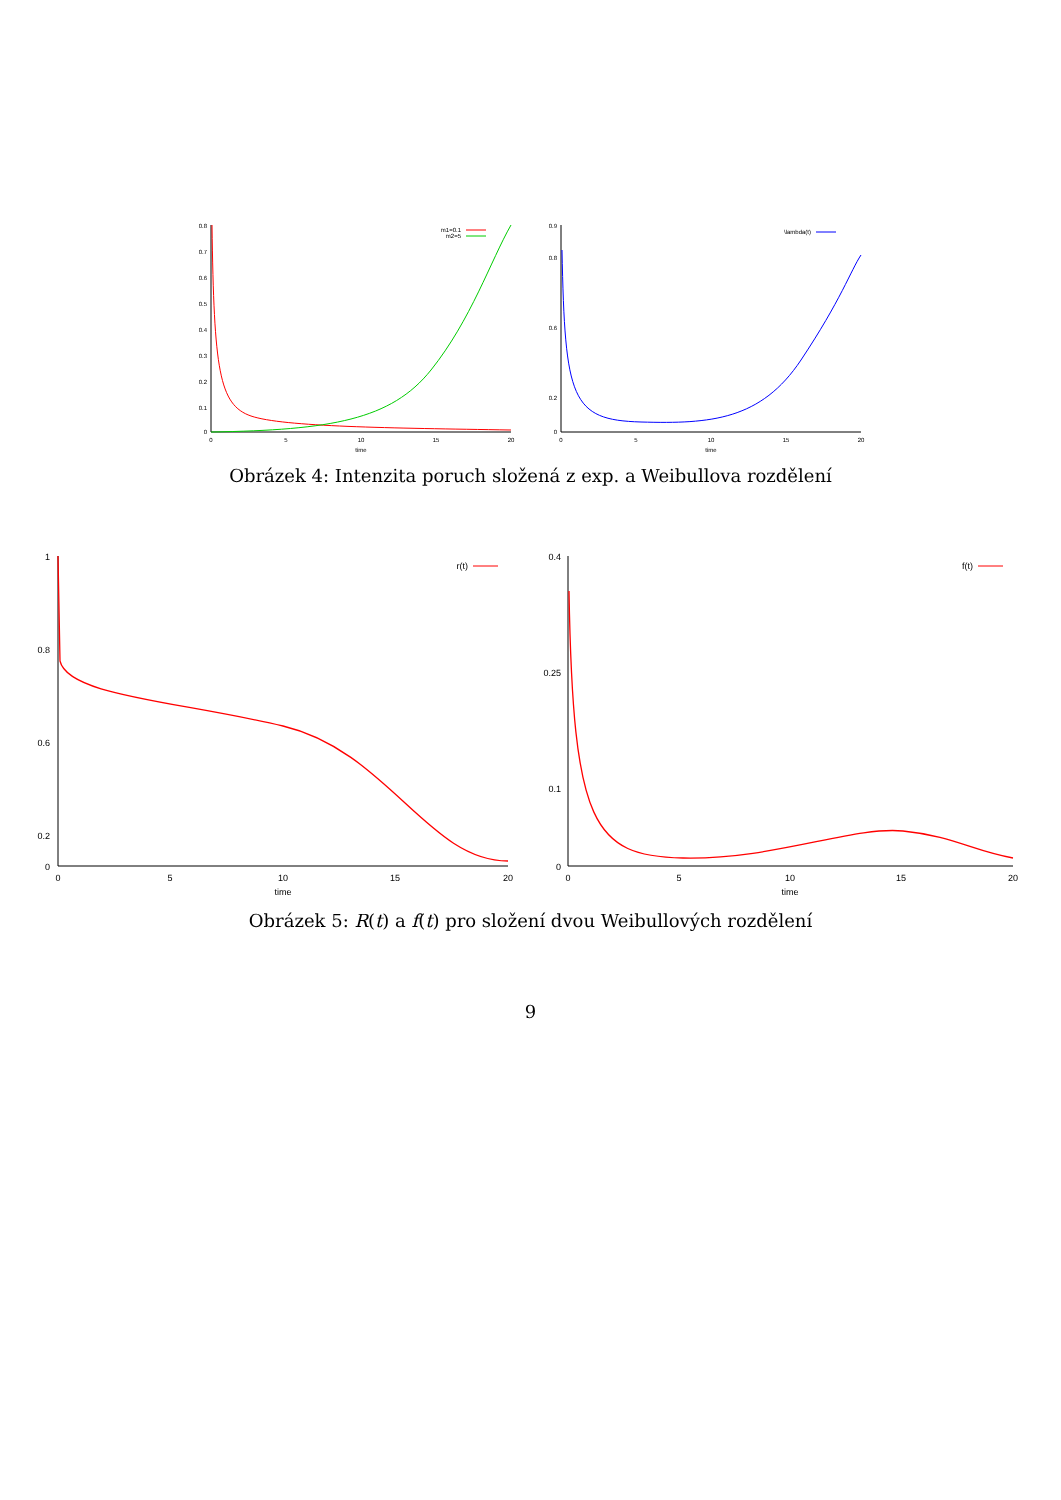0.8
0.7
0.6
0.5
0.4
0.3
0.2
0.1
0
0
5
10
15
20
time
m1=0.1
m2=5
0.9
0.8
0.6
0.2
0
0
5
10
15
20
time
\lambda(t)
Obrázek 4: Intenzita poruch složená z exp. a Weibullova rozdělení
1
0.8
0.6
0.2
0
0
5
10
15
20
time
r(t)
0.4
0.25
0.1
0
0
5
10
15
20
time
f(t)
Obrázek 5: R(t) a f(t) pro složení dvou Weibullových rozdělení
9